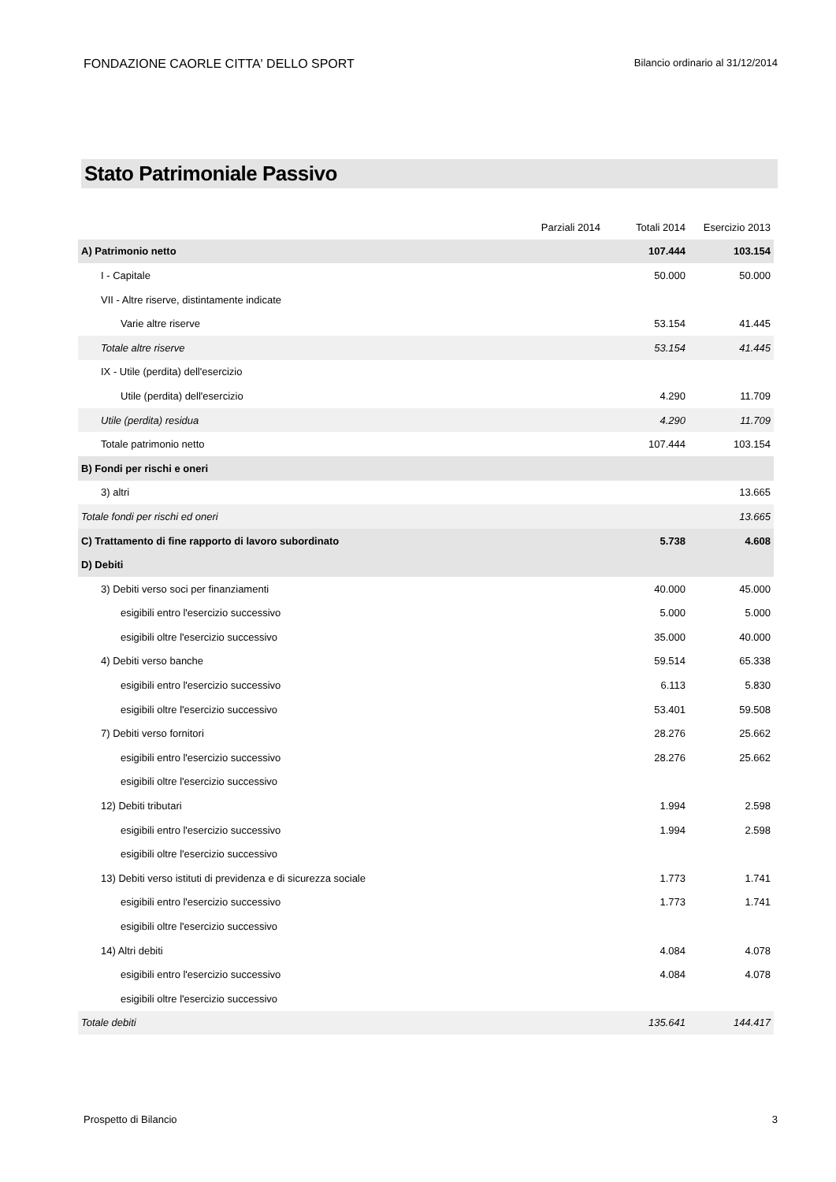FONDAZIONE CAORLE CITTA' DELLO SPORT
Bilancio ordinario al 31/12/2014
Stato Patrimoniale Passivo
| | Parziali 2014 | Totali 2014 | Esercizio 2013 |
| --- | --- | --- | --- |
| A) Patrimonio netto | | 107.444 | 103.154 |
| I - Capitale | | 50.000 | 50.000 |
| VII - Altre riserve, distintamente indicate | | | |
| Varie altre riserve | | 53.154 | 41.445 |
| Totale altre riserve | | 53.154 | 41.445 |
| IX - Utile (perdita) dell'esercizio | | | |
| Utile (perdita) dell'esercizio | | 4.290 | 11.709 |
| Utile (perdita) residua | | 4.290 | 11.709 |
| Totale patrimonio netto | | 107.444 | 103.154 |
| B) Fondi per rischi e oneri | | | |
| 3) altri | | | 13.665 |
| Totale fondi per rischi ed oneri | | | 13.665 |
| C) Trattamento di fine rapporto di lavoro subordinato | | 5.738 | 4.608 |
| D) Debiti | | | |
| 3) Debiti verso soci per finanziamenti | | 40.000 | 45.000 |
| esigibili entro l'esercizio successivo | | 5.000 | 5.000 |
| esigibili oltre l'esercizio successivo | | 35.000 | 40.000 |
| 4) Debiti verso banche | | 59.514 | 65.338 |
| esigibili entro l'esercizio successivo | | 6.113 | 5.830 |
| esigibili oltre l'esercizio successivo | | 53.401 | 59.508 |
| 7) Debiti verso fornitori | | 28.276 | 25.662 |
| esigibili entro l'esercizio successivo | | 28.276 | 25.662 |
| esigibili oltre l'esercizio successivo | | | |
| 12) Debiti tributari | | 1.994 | 2.598 |
| esigibili entro l'esercizio successivo | | 1.994 | 2.598 |
| esigibili oltre l'esercizio successivo | | | |
| 13) Debiti verso istituti di previdenza e di sicurezza sociale | | 1.773 | 1.741 |
| esigibili entro l'esercizio successivo | | 1.773 | 1.741 |
| esigibili oltre l'esercizio successivo | | | |
| 14) Altri debiti | | 4.084 | 4.078 |
| esigibili entro l'esercizio successivo | | 4.084 | 4.078 |
| esigibili oltre l'esercizio successivo | | | |
| Totale debiti | | 135.641 | 144.417 |
Prospetto di Bilancio 3